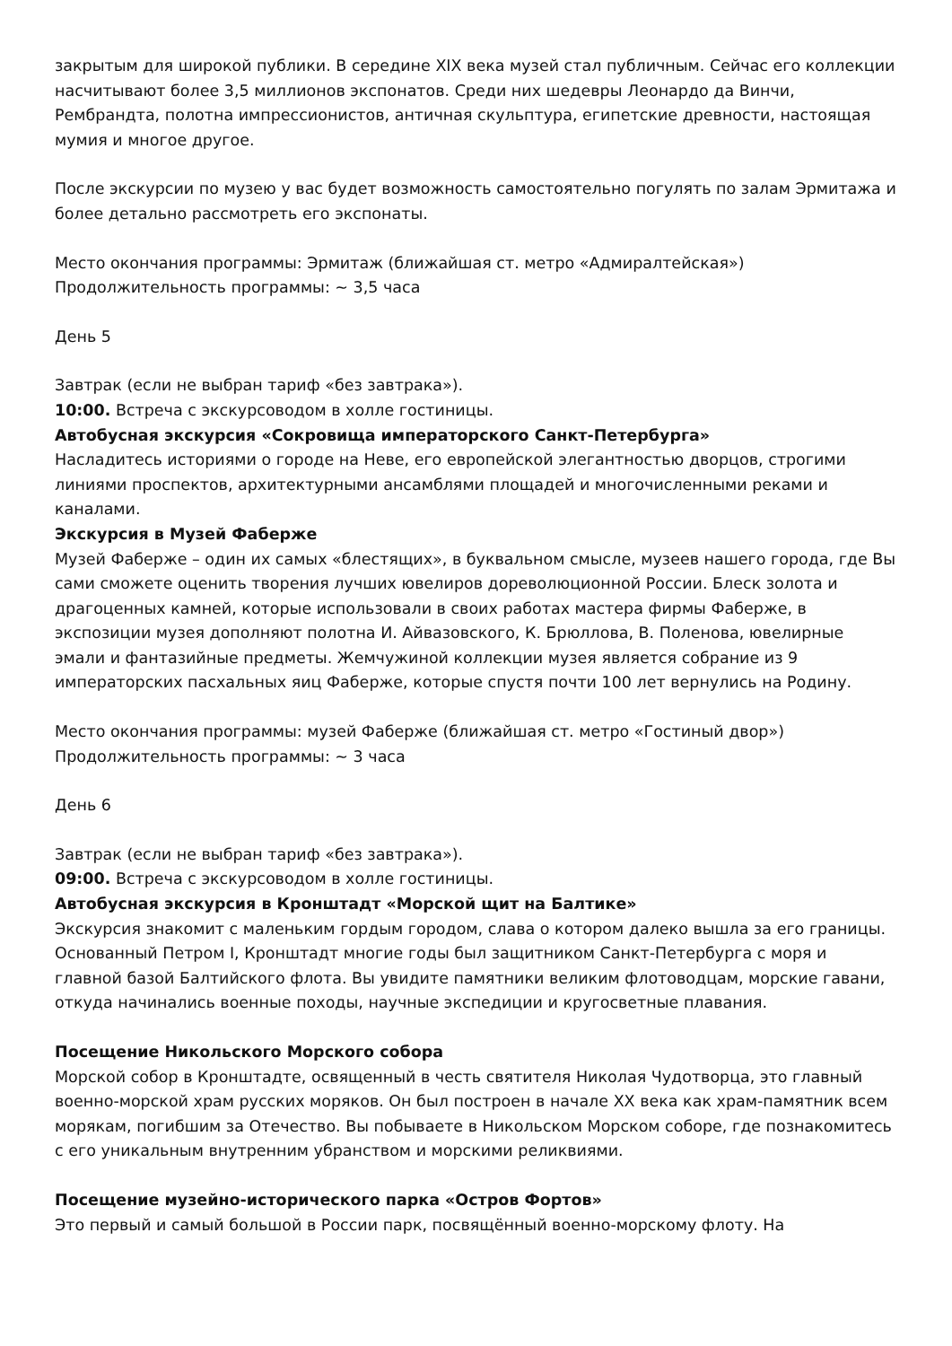закрытым для широкой публики. В середине XIX века музей стал публичным. Сейчас его коллекции насчитывают более 3,5 миллионов экспонатов. Среди них шедевры Леонардо да Винчи, Рембрандта, полотна импрессионистов, античная скульптура, египетские древности, настоящая мумия и многое другое.
После экскурсии по музею у вас будет возможность самостоятельно погулять по залам Эрмитажа и более детально рассмотреть его экспонаты.
Место окончания программы: Эрмитаж (ближайшая ст. метро «Адмиралтейская»)
Продолжительность программы: ~ 3,5 часа
День 5
Завтрак (если не выбран тариф «без завтрака»).
10:00. Встреча с экскурсоводом в холле гостиницы.
Автобусная экскурсия «Сокровища императорского Санкт-Петербурга»
Насладитесь историями о городе на Неве, его европейской элегантностью дворцов, строгими линиями проспектов, архитектурными ансамблями площадей и многочисленными реками и каналами.
Экскурсия в Музей Фаберже
Музей Фаберже – один их самых «блестящих», в буквальном смысле, музеев нашего города, где Вы сами сможете оценить творения лучших ювелиров дореволюционной России. Блеск золота и драгоценных камней, которые использовали в своих работах мастера фирмы Фаберже, в экспозиции музея дополняют полотна И. Айвазовского, К. Брюллова, В. Поленова, ювелирные эмали и фантазийные предметы. Жемчужиной коллекции музея является собрание из 9 императорских пасхальных яиц Фаберже, которые спустя почти 100 лет вернулись на Родину.
Место окончания программы: музей Фаберже (ближайшая ст. метро «Гостиный двор»)
Продолжительность программы: ~ 3 часа
День 6
Завтрак (если не выбран тариф «без завтрака»).
09:00. Встреча с экскурсоводом в холле гостиницы.
Автобусная экскурсия в Кронштадт «Морской щит на Балтике»
Экскурсия знакомит с маленьким гордым городом, слава о котором далеко вышла за его границы. Основанный Петром I, Кронштадт многие годы был защитником Санкт-Петербурга с моря и главной базой Балтийского флота. Вы увидите памятники великим флотоводцам, морские гавани, откуда начинались военные походы, научные экспедиции и кругосветные плавания.
Посещение Никольского Морского собора
Морской собор в Кронштадте, освященный в честь святителя Николая Чудотворца, это главный военно-морской храм русских моряков. Он был построен в начале XX века как храм-памятник всем морякам, погибшим за Отечество. Вы побываете в Никольском Морском соборе, где познакомитесь с его уникальным внутренним убранством и морскими реликвиями.
Посещение музейно-исторического парка «Остров Фортов»
Это первый и самый большой в России парк, посвящённый военно-морскому флоту. На